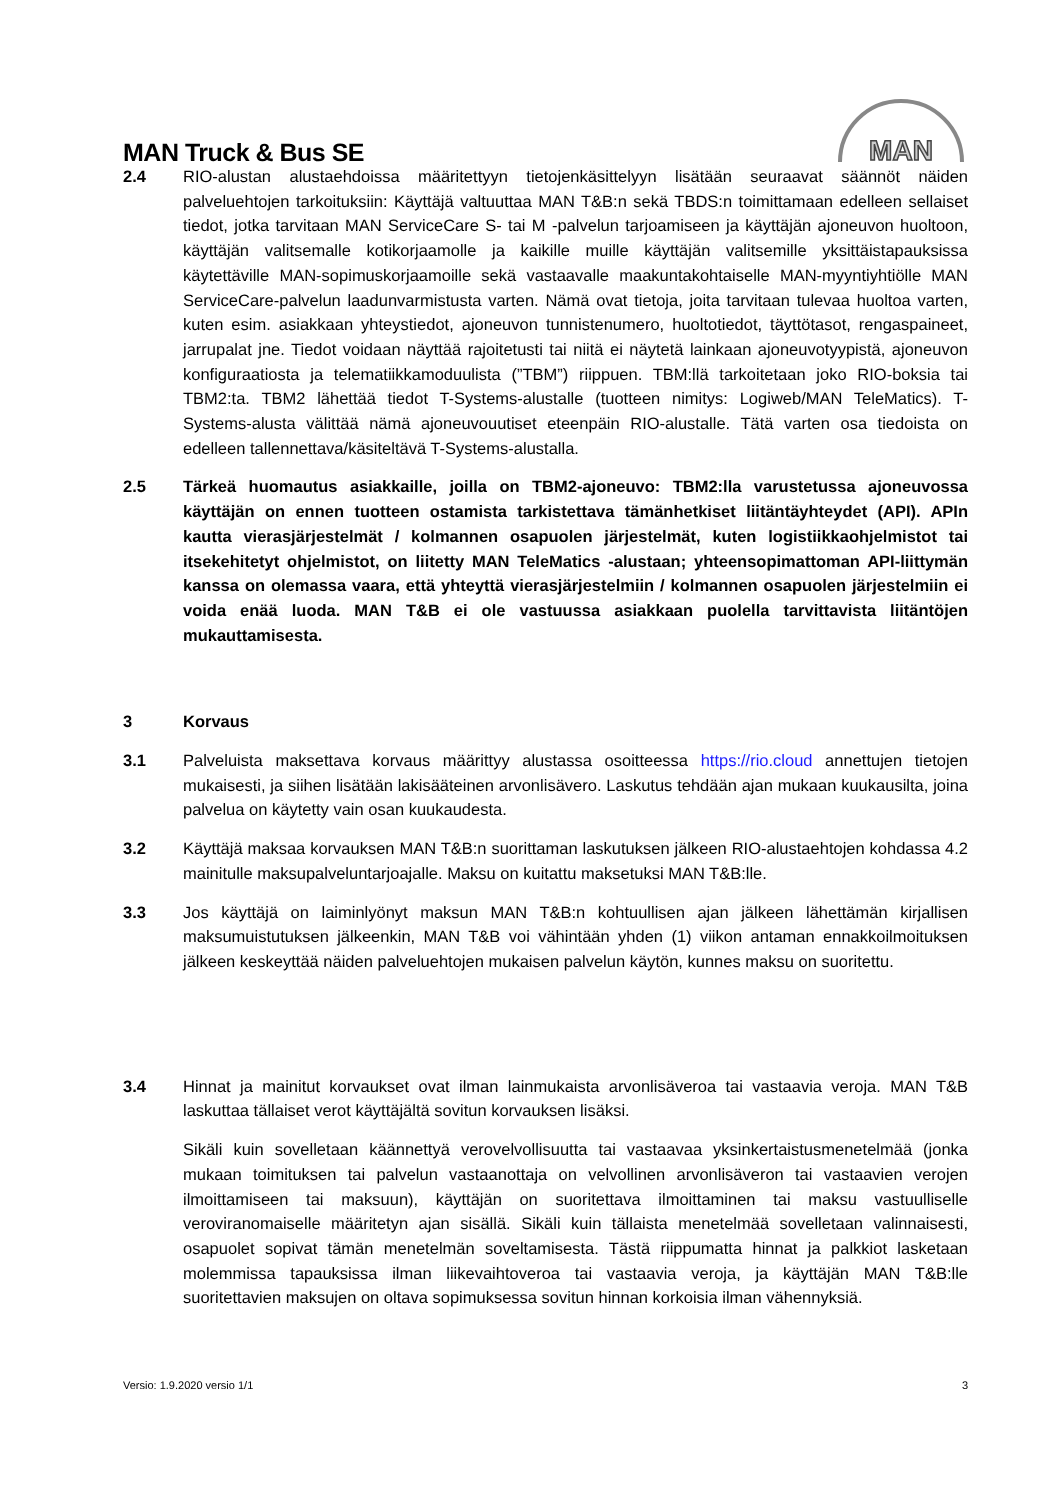MAN
MAN Truck & Bus SE
2.4 RIO-alustan alustaehdoissa määritettyyn tietojenkäsittelyyn lisätään seuraavat säännöt näiden palveluehtojen tarkoituksiin: Käyttäjä valtuuttaa MAN T&B:n sekä TBDS:n toimittamaan edelleen sellaiset tiedot, jotka tarvitaan MAN ServiceCare S- tai M -palvelun tarjoamiseen ja käyttäjän ajoneuvon huoltoon, käyttäjän valitsemalle kotikorjaamolle ja kaikille muille käyttäjän valitsemille yksittäistapauksissa käytettäville MAN-sopimuskorjaamoille sekä vastaavalle maakuntakohtaiselle MAN-myyntiyhtiölle MAN ServiceCare-palvelun laadunvarmistusta varten. Nämä ovat tietoja, joita tarvitaan tulevaa huoltoa varten, kuten esim. asiakkaan yhteystiedot, ajoneuvon tunnistenumero, huoltotiedot, täyttötasot, rengaspaineet, jarrupalat jne. Tiedot voidaan näyttää rajoitetusti tai niitä ei näytetä lainkaan ajoneuvotyypistä, ajoneuvon konfiguraatiosta ja telematiikkamoduulista (”TBM”) riippuen. TBM:llä tarkoitetaan joko RIO-boksia tai TBM2:ta. TBM2 lähettää tiedot T-Systems-alustalle (tuotteen nimitys: Logiweb/MAN TeleMatics). T-Systems-alusta välittää nämä ajoneuvouutiset eteenpäin RIO-alustalle. Tätä varten osa tiedoista on edelleen tallennettava/käsiteltävä T-Systems-alustalla.
2.5 Tärkeä huomautus asiakkaille, joilla on TBM2-ajoneuvo: TBM2:lla varustetussa ajoneuvossa käyttäjän on ennen tuotteen ostamista tarkistettava tämänhetkiset liitäntäyhteydet (API). APIn kautta vierasjärjestelmät / kolmannen osapuolen järjestelmät, kuten logistiikkaohjelmistot tai itsekehitetyt ohjelmistot, on liitetty MAN TeleMatics -alustaan; yhteensopimattoman API-liittymän kanssa on olemassa vaara, että yhteyttä vierasjärjestelmiin / kolmannen osapuolen järjestelmiin ei voida enää luoda. MAN T&B ei ole vastuussa asiakkaan puolella tarvittavista liitäntöjen mukauttamisesta.
3 Korvaus
3.1 Palveluista maksettava korvaus määrittyy alustassa osoitteessa https://rio.cloud annettujen tietojen mukaisesti, ja siihen lisätään lakisääteinen arvonlisävero. Laskutus tehdään ajan mukaan kuukausilta, joina palvelua on käytetty vain osan kuukaudesta.
3.2 Käyttäjä maksaa korvauksen MAN T&B:n suorittaman laskutuksen jälkeen RIO-alustaehtojen kohdassa 4.2 mainitulle maksupalveluntarjoajalle. Maksu on kuitattu maksetuksi MAN T&B:lle.
3.3 Jos käyttäjä on laiminlyönyt maksun MAN T&B:n kohtuullisen ajan jälkeen lähettämän kirjallisen maksumuistutuksen jälkeenkin, MAN T&B voi vähintään yhden (1) viikon antaman ennakkoilmoituksen jälkeen keskeyttää näiden palveluehtojen mukaisen palvelun käytön, kunnes maksu on suoritettu.
3.4 Hinnat ja mainitut korvaukset ovat ilman lainmukaista arvonlisäveroa tai vastaavia veroja. MAN T&B laskuttaa tällaiset verot käyttäjältä sovitun korvauksen lisäksi.
Sikäli kuin sovelletaan käännettyä verovelvollisuutta tai vastaavaa yksinkertaistusmenetelmää (jonka mukaan toimituksen tai palvelun vastaanottaja on velvollinen arvonlisäveron tai vastaavien verojen ilmoittamiseen tai maksuun), käyttäjän on suoritettava ilmoittaminen tai maksu vastuulliselle veroviranomaiselle määritetyn ajan sisällä. Sikäli kuin tällaista menetelmää sovelletaan valinnaisesti, osapuolet sopivat tämän menetelmän soveltamisesta. Tästä riippumatta hinnat ja palkkiot lasketaan molemmissa tapauksissa ilman liikevaihtoveroa tai vastaavia veroja, ja käyttäjän MAN T&B:lle suoritettavien maksujen on oltava sopimuksessa sovitun hinnan korkoisia ilman vähennyksiä.
Versio: 1.9.2020 versio 1/1 3